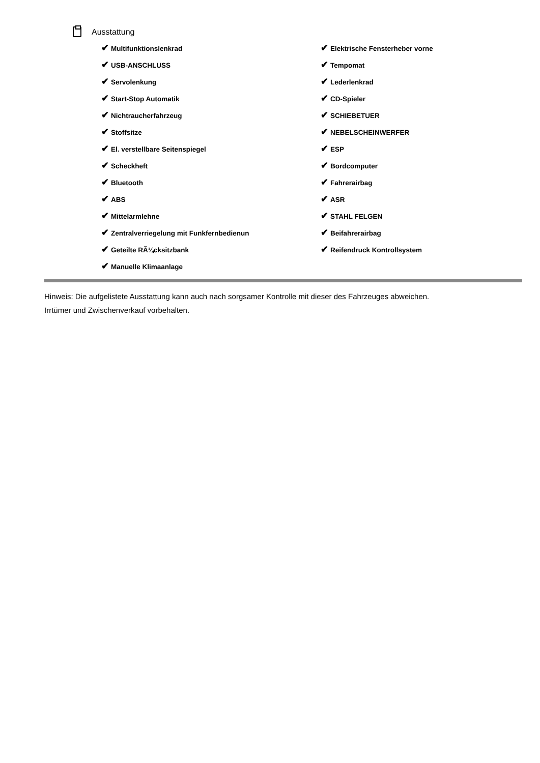Ausstattung
✔ Multifunktionslenkrad
✔ USB-ANSCHLUSS
✔ Servolenkung
✔ Start-Stop Automatik
✔ Nichtraucherfahrzeug
✔ Stoffsitze
✔ El. verstellbare Seitenspiegel
✔ Scheckheft
✔ Bluetooth
✔ ABS
✔ Mittelarmlehne
✔ Zentralverriegelung mit Funkfernbedienun
✔ Geteilte RÃ¼cksitzbank
✔ Manuelle Klimaanlage
✔ Elektrische Fensterheber vorne
✔ Tempomat
✔ Lederlenkrad
✔ CD-Spieler
✔ SCHIEBETUER
✔ NEBELSCHEINWERFER
✔ ESP
✔ Bordcomputer
✔ Fahrerairbag
✔ ASR
✔ STAHL FELGEN
✔ Beifahrerairbag
✔ Reifendruck Kontrollsystem
Hinweis: Die aufgelistete Ausstattung kann auch nach sorgsamer Kontrolle mit dieser des Fahrzeuges abweichen. Irrtümer und Zwischenverkauf vorbehalten.